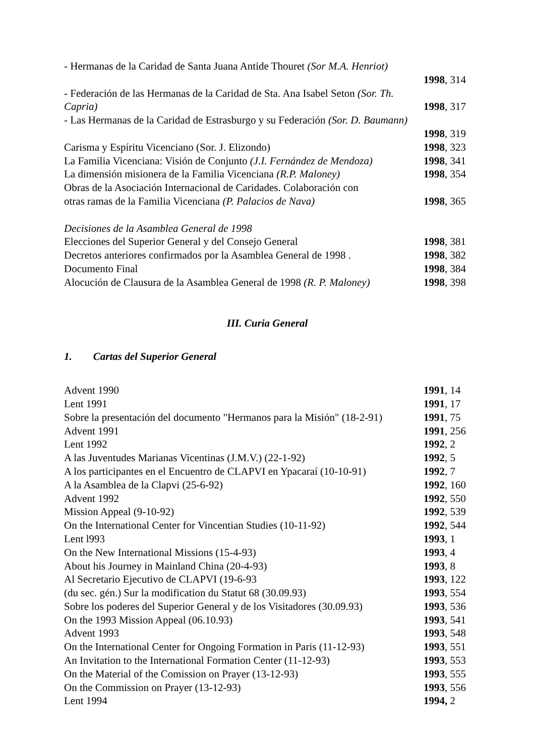- Hermanas de la Caridad de Santa Juana Antide Thouret (Sor M.A. Henriot)
1998, 314
- Federación de las Hermanas de la Caridad de Sta. Ana Isabel Seton (Sor. Th.
Capria) 1998, 317
- Las Hermanas de la Caridad de Estrasburgo y su Federación (Sor. D. Baumann)
1998, 319
Carisma y Espíritu Vicenciano (Sor. J. Elizondo) 1998, 323
La Familia Vicenciana: Visión de Conjunto (J.I. Fernández de Mendoza) 1998, 341
La dimensión misionera de la Familia Vicenciana (R.P. Maloney) 1998, 354
Obras de la Asociación Internacional de Caridades. Colaboración con
otras ramas de la Familia Vicenciana (P. Palacios de Nava) 1998, 365
Decisiones de la Asamblea General de 1998
Elecciones del Superior General y del Consejo General 1998, 381
Decretos anteriores confirmados por la Asamblea General de 1998 . 1998, 382
Documento Final 1998, 384
Alocución de Clausura de la Asamblea General de 1998 (R. P. Maloney) 1998, 398
III. Curia General
1. Cartas del Superior General
Advent 1990 1991, 14
Lent 1991 1991, 17
Sobre la presentación del documento "Hermanos para la Misión" (18-2-91) 1991, 75
Advent 1991 1991, 256
Lent 1992 1992, 2
A las Juventudes Marianas Vicentinas (J.M.V.) (22-1-92) 1992, 5
A los participantes en el Encuentro de CLAPVI en Ypacaraí (10-10-91) 1992, 7
A la Asamblea de la Clapvi (25-6-92) 1992, 160
Advent 1992 1992, 550
Mission Appeal (9-10-92) 1992, 539
On the International Center for Vincentian Studies (10-11-92) 1992, 544
Lent l993 1993, 1
On the New International Missions (15-4-93) 1993, 4
About his Journey in Mainland China (20-4-93) 1993, 8
Al Secretario Ejecutivo de CLAPVI (19-6-93 1993, 122
(du sec. gén.) Sur la modification du Statut 68 (30.09.93) 1993, 554
Sobre los poderes del Superior General y de los Visitadores (30.09.93) 1993, 536
On the 1993 Mission Appeal (06.10.93) 1993, 541
Advent 1993 1993, 548
On the International Center for Ongoing Formation in Paris (11-12-93) 1993, 551
An Invitation to the International Formation Center (11-12-93) 1993, 553
On the Material of the Comission on Prayer (13-12-93) 1993, 555
On the Commission on Prayer (13-12-93) 1993, 556
Lent 1994 1994, 2